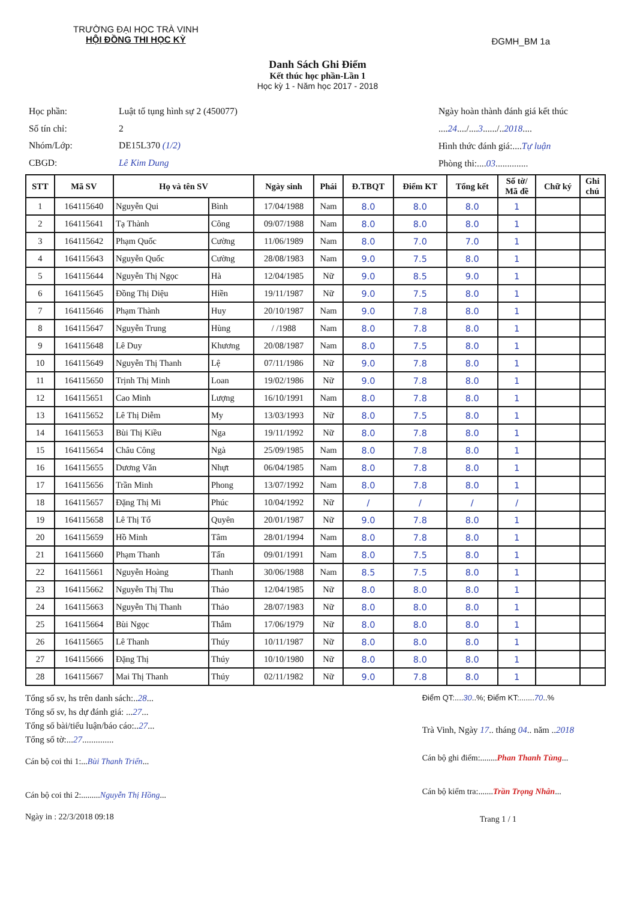TRƯỜNG ĐẠI HỌC TRÀ VINH
HỘI ĐỒNG THI HỌC KỲ
ĐGMH_BM 1a
Danh Sách Ghi Điểm
Kết thúc học phần-Lần 1
Học kỳ 1 - Năm học 2017 - 2018
| Học phần: | Luật tố tụng hình sự 2 (450077) |
| Số tín chỉ: | 2 |
| Nhóm/Lớp: | DE15L370 (1/2) |
| CBGD: | Lê Kim Dung |
Ngày hoàn thành đánh giá kết thúc
....24..../....3....../..2018....
Hình thức đánh giá:....Tự luận
Phòng thi:....03..............
| STT | Mã SV | Họ và tên SV | | Ngày sinh | Phái | Đ.TBQT | Điểm KT | Tổng kết | Số tờ/ Mã đề | Chữ ký | Ghi chú |
| --- | --- | --- | --- | --- | --- | --- | --- | --- | --- | --- | --- |
| 1 | 164115640 | Nguyễn Qui | Bình | 17/04/1988 | Nam | 8.0 | 8.0 | 8.0 | 1 | | |
| 2 | 164115641 | Tạ Thành | Công | 09/07/1988 | Nam | 8.0 | 8.0 | 8.0 | 1 | | |
| 3 | 164115642 | Phạm Quốc | Cường | 11/06/1989 | Nam | 8.0 | 7.0 | 7.0 | 1 | | |
| 4 | 164115643 | Nguyễn Quốc | Cường | 28/08/1983 | Nam | 9.0 | 7.5 | 8.0 | 1 | | |
| 5 | 164115644 | Nguyễn Thị Ngọc | Hà | 12/04/1985 | Nữ | 9.0 | 8.5 | 9.0 | 1 | | |
| 6 | 164115645 | Đồng Thị Diệu | Hiền | 19/11/1987 | Nữ | 9.0 | 7.5 | 8.0 | 1 | | |
| 7 | 164115646 | Phạm Thành | Huy | 20/10/1987 | Nam | 9.0 | 7.8 | 8.0 | 1 | | |
| 8 | 164115647 | Nguyễn Trung | Hùng | / /1988 | Nam | 8.0 | 7.8 | 8.0 | 1 | | |
| 9 | 164115648 | Lê Duy | Khương | 20/08/1987 | Nam | 8.0 | 7.5 | 8.0 | 1 | | |
| 10 | 164115649 | Nguyễn Thị Thanh | Lệ | 07/11/1986 | Nữ | 9.0 | 7.8 | 8.0 | 1 | | |
| 11 | 164115650 | Trịnh Thị Minh | Loan | 19/02/1986 | Nữ | 9.0 | 7.8 | 8.0 | 1 | | |
| 12 | 164115651 | Cao Minh | Lượng | 16/10/1991 | Nam | 8.0 | 7.8 | 8.0 | 1 | | |
| 13 | 164115652 | Lê Thị Diễm | My | 13/03/1993 | Nữ | 8.0 | 7.5 | 8.0 | 1 | | |
| 14 | 164115653 | Bùi Thị Kiều | Nga | 19/11/1992 | Nữ | 8.0 | 7.8 | 8.0 | 1 | | |
| 15 | 164115654 | Châu Công | Ngà | 25/09/1985 | Nam | 8.0 | 7.8 | 8.0 | 1 | | |
| 16 | 164115655 | Dương Văn | Nhựt | 06/04/1985 | Nam | 8.0 | 7.8 | 8.0 | 1 | | |
| 17 | 164115656 | Trần Minh | Phong | 13/07/1992 | Nam | 8.0 | 7.8 | 8.0 | 1 | | |
| 18 | 164115657 | Đặng Thị Mi | Phúc | 10/04/1992 | Nữ | / | / | / | / | | |
| 19 | 164115658 | Lê Thị Tố | Quyên | 20/01/1987 | Nữ | 9.0 | 7.8 | 8.0 | 1 | | |
| 20 | 164115659 | Hồ Minh | Tâm | 28/01/1994 | Nam | 8.0 | 7.8 | 8.0 | 1 | | |
| 21 | 164115660 | Phạm Thanh | Tấn | 09/01/1991 | Nam | 8.0 | 7.5 | 8.0 | 1 | | |
| 22 | 164115661 | Nguyễn Hoàng | Thanh | 30/06/1988 | Nam | 8.5 | 7.5 | 8.0 | 1 | | |
| 23 | 164115662 | Nguyễn Thị Thu | Thảo | 12/04/1985 | Nữ | 8.0 | 8.0 | 8.0 | 1 | | |
| 24 | 164115663 | Nguyễn Thị Thanh | Thảo | 28/07/1983 | Nữ | 8.0 | 8.0 | 8.0 | 1 | | |
| 25 | 164115664 | Bùi Ngọc | Thắm | 17/06/1979 | Nữ | 8.0 | 8.0 | 8.0 | 1 | | |
| 26 | 164115665 | Lê Thanh | Thúy | 10/11/1987 | Nữ | 8.0 | 8.0 | 8.0 | 1 | | |
| 27 | 164115666 | Đặng Thị | Thúy | 10/10/1980 | Nữ | 8.0 | 8.0 | 8.0 | 1 | | |
| 28 | 164115667 | Mai Thị Thanh | Thúy | 02/11/1982 | Nữ | 9.0 | 7.8 | 8.0 | 1 | | |
Tổng số sv, hs trên danh sách:..28...
Tổng số sv, hs dự đánh giá: ...27...
Tổng số bài/tiểu luận/báo cáo:..27...
Tổng số tờ:...27..............
Cán bộ coi thi 1:...Bùi Thanh Triển...
Cán bộ coi thi 2:.........Nguyễn Thị Hồng...
Ngày in : 22/3/2018 09:18
Điểm QT:....30..%; Điểm KT:.......70..%
Trà Vinh, Ngày 17.. tháng 04.. năm ..2018
Cán bộ ghi điểm:........Phan Thanh Tùng...
Cán bộ kiểm tra:.......Trần Trọng Nhân...
Trang 1 / 1